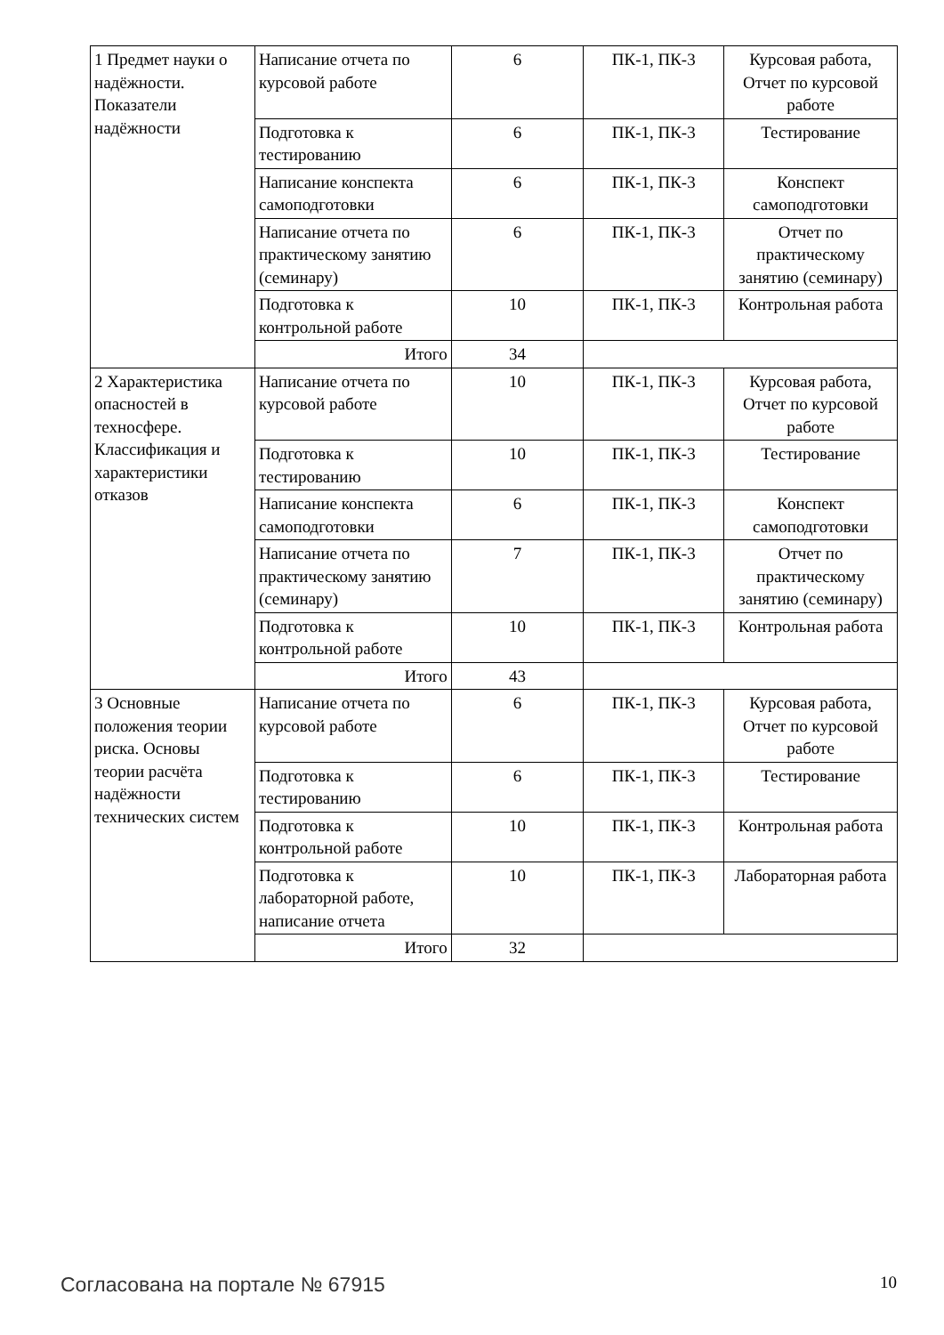| 1 Предмет науки о надёжности. Показатели надёжности | Написание отчета по курсовой работе | 6 | ПК-1, ПК-3 | Курсовая работа, Отчет по курсовой работе |
| | Подготовка к тестированию | 6 | ПК-1, ПК-3 | Тестирование |
| | Написание конспекта самоподготовки | 6 | ПК-1, ПК-3 | Конспект самоподготовки |
| | Написание отчета по практическому занятию (семинару) | 6 | ПК-1, ПК-3 | Отчет по практическому занятию (семинару) |
| | Подготовка к контрольной работе | 10 | ПК-1, ПК-3 | Контрольная работа |
| | Итого | 34 | | |
| 2 Характеристика опасностей в техносфере. Классификация и характеристики отказов | Написание отчета по курсовой работе | 10 | ПК-1, ПК-3 | Курсовая работа, Отчет по курсовой работе |
| | Подготовка к тестированию | 10 | ПК-1, ПК-3 | Тестирование |
| | Написание конспекта самоподготовки | 6 | ПК-1, ПК-3 | Конспект самоподготовки |
| | Написание отчета по практическому занятию (семинару) | 7 | ПК-1, ПК-3 | Отчет по практическому занятию (семинару) |
| | Подготовка к контрольной работе | 10 | ПК-1, ПК-3 | Контрольная работа |
| | Итого | 43 | | |
| 3 Основные положения теории риска. Основы теории расчёта надёжности технических систем | Написание отчета по курсовой работе | 6 | ПК-1, ПК-3 | Курсовая работа, Отчет по курсовой работе |
| | Подготовка к тестированию | 6 | ПК-1, ПК-3 | Тестирование |
| | Подготовка к контрольной работе | 10 | ПК-1, ПК-3 | Контрольная работа |
| | Подготовка к лабораторной работе, написание отчета | 10 | ПК-1, ПК-3 | Лабораторная работа |
| | Итого | 32 | | |
Согласована на портале № 67915 10